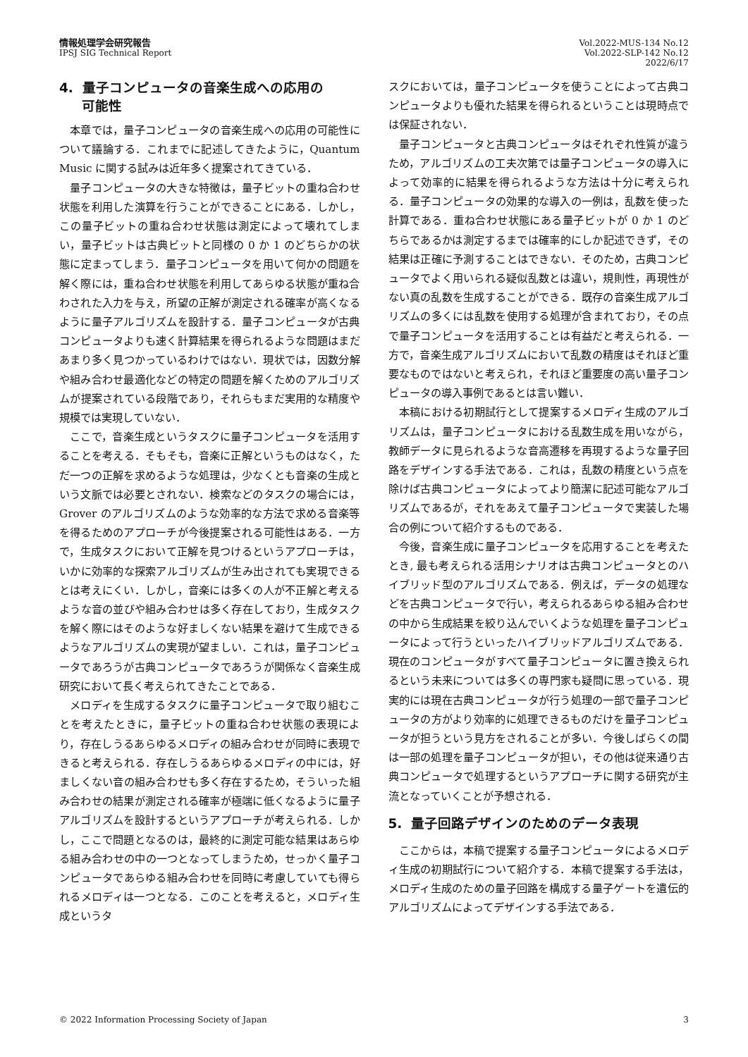情報処理学会研究報告
IPSJ SIG Technical Report
Vol.2022-MUS-134 No.12
Vol.2022-SLP-142 No.12
2022/6/17
4. 量子コンピュータの音楽生成への応用の
可能性
本章では，量子コンピュータの音楽生成への応用の可能性について議論する．これまでに記述してきたように，Quantum Music に関する試みは近年多く提案されてきている．
量子コンピュータの大きな特徴は，量子ビットの重ね合わせ状態を利用した演算を行うことができることにある．しかし，この量子ビットの重ね合わせ状態は測定によって壊れてしまい，量子ビットは古典ビットと同様の 0 か 1 のどちらかの状態に定まってしまう．量子コンピュータを用いて何かの問題を解く際には，重ね合わせ状態を利用してあらゆる状態が重ね合わされた入力を与え，所望の正解が測定される確率が高くなるように量子アルゴリズムを設計する．量子コンピュータが古典コンピュータよりも速く計算結果を得られるような問題はまだあまり多く見つかっているわけではない．現状では，因数分解や組み合わせ最適化などの特定の問題を解くためのアルゴリズムが提案されている段階であり，それらもまだ実用的な精度や規模では実現していない．
ここで，音楽生成というタスクに量子コンピュータを活用することを考える．そもそも，音楽に正解というものはなく，ただ一つの正解を求めるような処理は，少なくとも音楽の生成という文脈では必要とされない．検索などのタスクの場合には，Grover のアルゴリズムのような効率的な方法で求める音楽等を得るためのアプローチが今後提案される可能性はある．一方で，生成タスクにおいて正解を見つけるというアプローチは，いかに効率的な探索アルゴリズムが生み出されても実現できるとは考えにくい．しかし，音楽には多くの人が不正解と考えるような音の並びや組み合わせは多く存在しており，生成タスクを解く際にはそのような好ましくない結果を避けて生成できるようなアルゴリズムの実現が望ましい．これは，量子コンピュータであろうが古典コンピュータであろうが関係なく音楽生成研究において長く考えられてきたことである．
メロディを生成するタスクに量子コンピュータで取り組むことを考えたときに，量子ビットの重ね合わせ状態の表現により，存在しうるあらゆるメロディの組み合わせが同時に表現できると考えられる．存在しうるあらゆるメロディの中には，好ましくない音の組み合わせも多く存在するため，そういった組み合わせの結果が測定される確率が極端に低くなるように量子アルゴリズムを設計するというアプローチが考えられる．しかし，ここで問題となるのは，最終的に測定可能な結果はあらゆる組み合わせの中の一つとなってしまうため，せっかく量子コンピュータであらゆる組み合わせを同時に考慮していても得られるメロディは一つとなる．このことを考えると，メロディ生成というタ
スクにおいては，量子コンピュータを使うことによって古典コンピュータよりも優れた結果を得られるということは現時点では保証されない．
量子コンピュータと古典コンピュータはそれぞれ性質が違うため，アルゴリズムの工夫次第では量子コンピュータの導入によって効率的に結果を得られるような方法は十分に考えられる．量子コンピュータの効果的な導入の一例は，乱数を使った計算である．重ね合わせ状態にある量子ビットが 0 か 1 のどちらであるかは測定するまでは確率的にしか記述できず，その結果は正確に予測することはできない．そのため，古典コンピュータでよく用いられる疑似乱数とは違い，規則性，再現性がない真の乱数を生成することができる．既存の音楽生成アルゴリズムの多くには乱数を使用する処理が含まれており，その点で量子コンピュータを活用することは有益だと考えられる．一方で，音楽生成アルゴリズムにおいて乱数の精度はそれほど重要なものではないと考えられ，それほど重要度の高い量子コンピュータの導入事例であるとは言い難い．
本稿における初期試行として提案するメロディ生成のアルゴリズムは，量子コンピュータにおける乱数生成を用いながら，教師データに見られるような音高遷移を再現するような量子回路をデザインする手法である．これは，乱数の精度という点を除けば古典コンピュータによってより簡潔に記述可能なアルゴリズムであるが，それをあえて量子コンピュータで実装した場合の例について紹介するものである．
今後，音楽生成に量子コンピュータを応用することを考えたとき, 最も考えられる活用シナリオは古典コンピュータとのハイブリッド型のアルゴリズムである．例えば，データの処理などを古典コンピュータで行い，考えられるあらゆる組み合わせの中から生成結果を絞り込んでいくような処理を量子コンピュータによって行うといったハイブリッドアルゴリズムである．現在のコンピュータがすべて量子コンピュータに置き換えられるという未来については多くの専門家も疑問に思っている．現実的には現在古典コンピュータが行う処理の一部で量子コンピュータの方がより効率的に処理できるものだけを量子コンピュータが担うという見方をされることが多い．今後しばらくの間は一部の処理を量子コンピュータが担い，その他は従来通り古典コンピュータで処理するというアプローチに関する研究が主流となっていくことが予想される．
5. 量子回路デザインのためのデータ表現
ここからは，本稿で提案する量子コンピュータによるメロディ生成の初期試行について紹介する．本稿で提案する手法は，メロディ生成のための量子回路を構成する量子ゲートを遺伝的アルゴリズムによってデザインする手法である．
© 2022 Information Processing Society of Japan 3